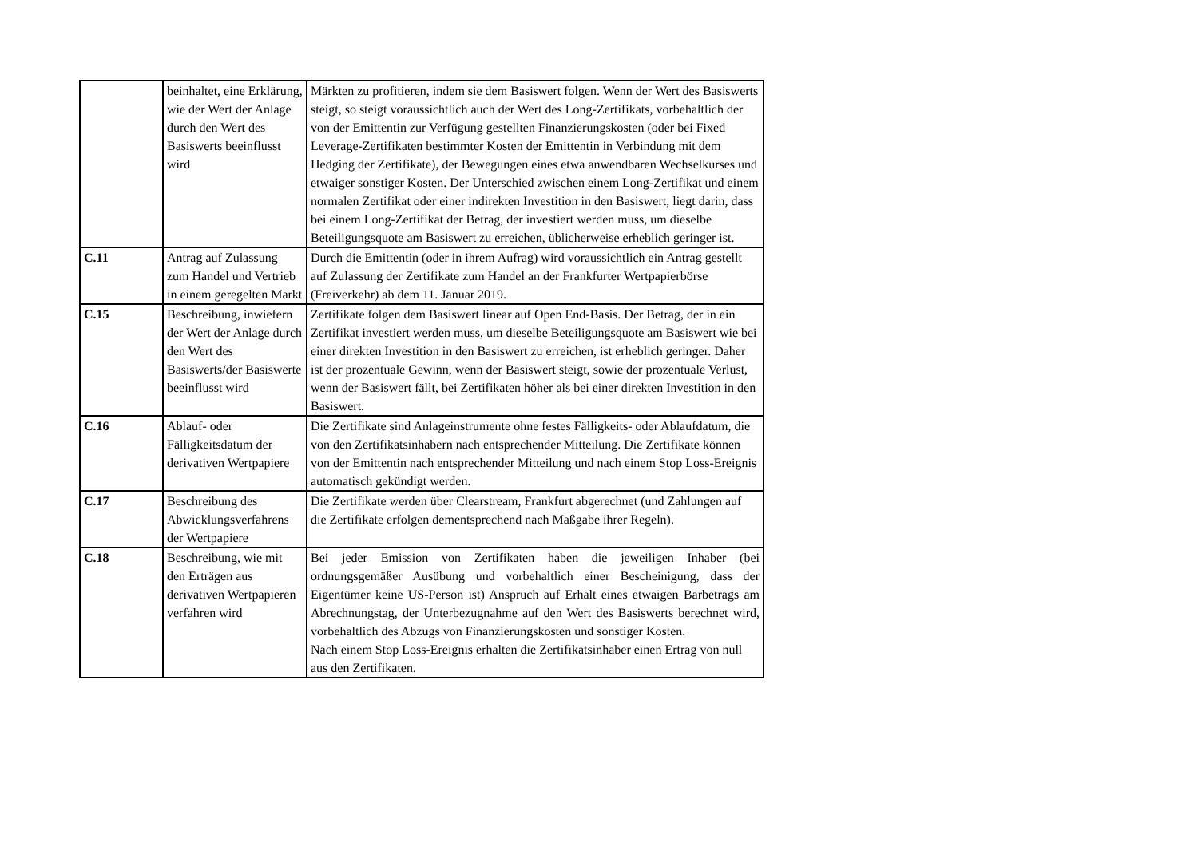| | beinhaltet, eine Erklärung, wie der Wert der Anlage durch den Wert des Basiswerts beeinflusst wird | Märkten zu profitieren, indem sie dem Basiswert folgen. Wenn der Wert des Basiswerts steigt, so steigt voraussichtlich auch der Wert des Long-Zertifikats, vorbehaltlich der von der Emittentin zur Verfügung gestellten Finanzierungskosten (oder bei Fixed Leverage-Zertifikaten bestimmter Kosten der Emittentin in Verbindung mit dem Hedging der Zertifikate), der Bewegungen eines etwa anwendbaren Wechselkurses und etwaiger sonstiger Kosten. Der Unterschied zwischen einem Long-Zertifikat und einem normalen Zertifikat oder einer indirekten Investition in den Basiswert, liegt darin, dass bei einem Long-Zertifikat der Betrag, der investiert werden muss, um dieselbe Beteiligungsquote am Basiswert zu erreichen, üblicherweise erheblich geringer ist. |
| C.11 | Antrag auf Zulassung zum Handel und Vertrieb in einem geregelten Markt | Durch die Emittentin (oder in ihrem Aufrag) wird voraussichtlich ein Antrag gestellt auf Zulassung der Zertifikate zum Handel an der Frankfurter Wertpapierbörse (Freiverkehr) ab dem 11. Januar 2019. |
| C.15 | Beschreibung, inwiefern der Wert der Anlage durch den Wert des Basiswerts/der Basiswerte beeinflusst wird | Zertifikate folgen dem Basiswert linear auf Open End-Basis. Der Betrag, der in ein Zertifikat investiert werden muss, um dieselbe Beteiligungsquote am Basiswert wie bei einer direkten Investition in den Basiswert zu erreichen, ist erheblich geringer. Daher ist der prozentuale Gewinn, wenn der Basiswert steigt, sowie der prozentuale Verlust, wenn der Basiswert fällt, bei Zertifikaten höher als bei einer direkten Investition in den Basiswert. |
| C.16 | Ablauf- oder Fälligkeitsdatum der derivativen Wertpapiere | Die Zertifikate sind Anlageinstrumente ohne festes Fälligkeits- oder Ablaufdatum, die von den Zertifikatsinhabern nach entsprechender Mitteilung. Die Zertifikate können von der Emittentin nach entsprechender Mitteilung und nach einem Stop Loss-Ereignis automatisch gekündigt werden. |
| C.17 | Beschreibung des Abwicklungsverfahrens der Wertpapiere | Die Zertifikate werden über Clearstream, Frankfurt abgerechnet (und Zahlungen auf die Zertifikate erfolgen dementsprechend nach Maßgabe ihrer Regeln). |
| C.18 | Beschreibung, wie mit den Erträgen aus derivativen Wertpapieren verfahren wird | Bei jeder Emission von Zertifikaten haben die jeweiligen Inhaber (bei ordnungsgemäßer Ausübung und vorbehaltlich einer Bescheinigung, dass der Eigentümer keine US-Person ist) Anspruch auf Erhalt eines etwaigen Barbetrags am Abrechnungstag, der Unterbezugnahme auf den Wert des Basiswerts berechnet wird, vorbehaltlich des Abzugs von Finanzierungskosten und sonstiger Kosten. Nach einem Stop Loss-Ereignis erhalten die Zertifikatsinhaber einen Ertrag von null aus den Zertifikaten. |